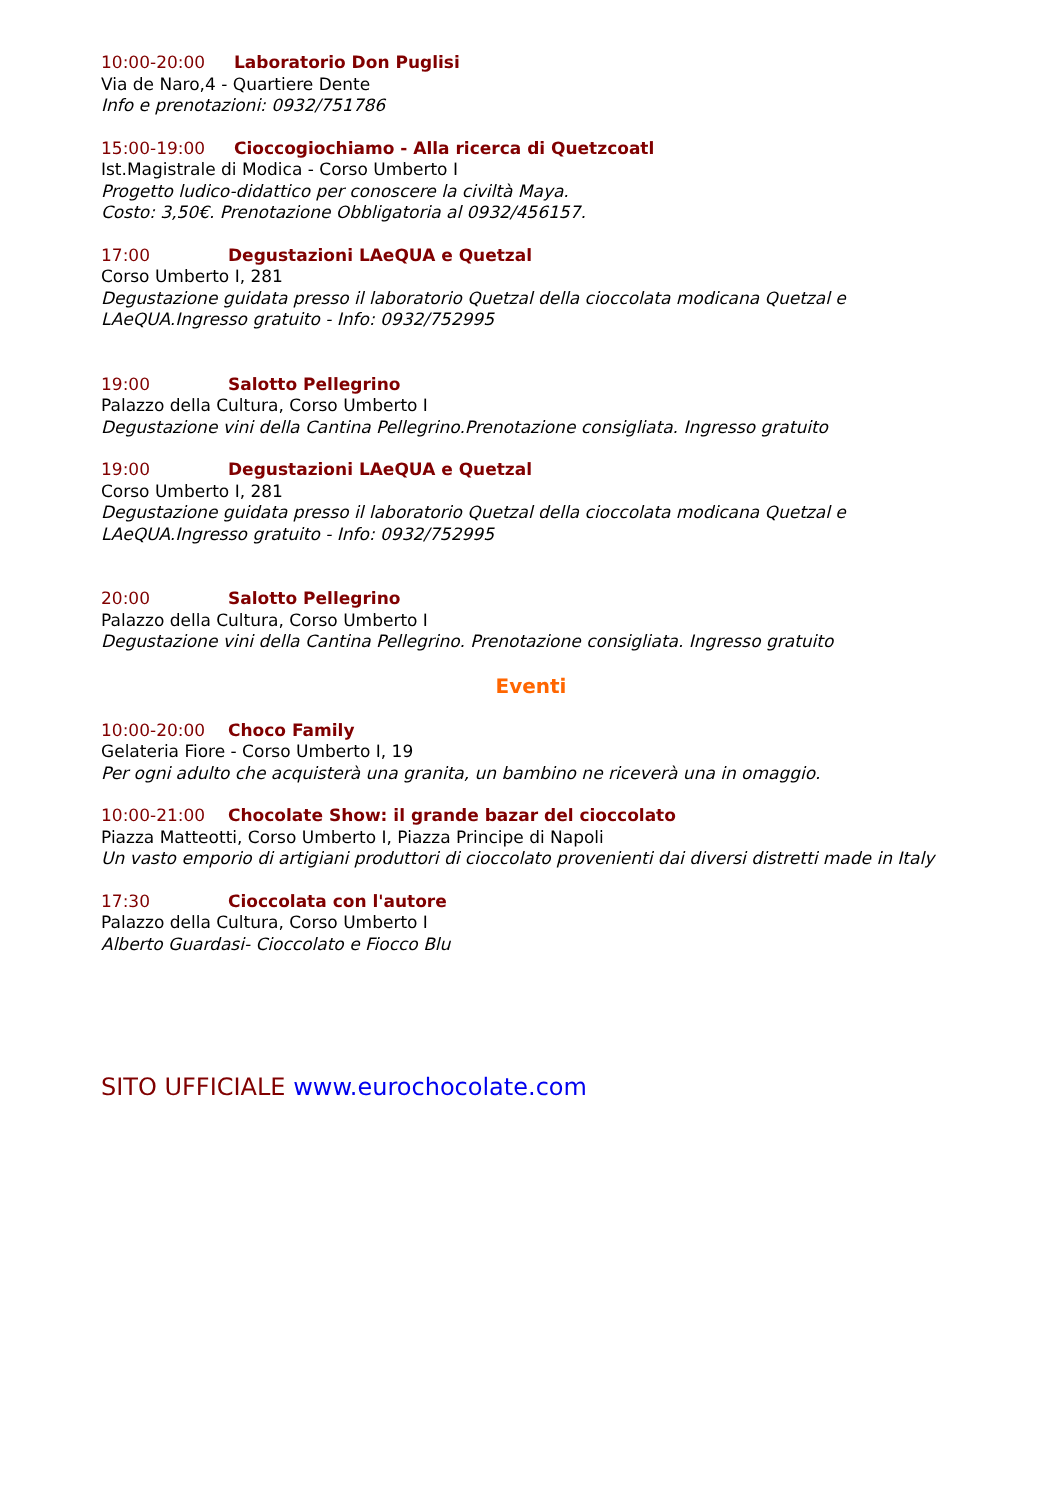10:00-20:00 Laboratorio Don Puglisi
Via de Naro,4 - Quartiere Dente
Info e prenotazioni: 0932/751786
15:00-19:00 Cioccogiochiamo - Alla ricerca di Quetzcoatl
Ist.Magistrale di Modica - Corso Umberto I
Progetto ludico-didattico per conoscere la civiltà Maya.
Costo: 3,50€. Prenotazione Obbligatoria al 0932/456157.
17:00 Degustazioni LAeQUA e Quetzal
Corso Umberto I, 281
Degustazione guidata presso il laboratorio Quetzal della cioccolata modicana Quetzal e LAeQUA.Ingresso gratuito - Info: 0932/752995
19:00 Salotto Pellegrino
Palazzo della Cultura, Corso Umberto I
Degustazione vini della Cantina Pellegrino.Prenotazione consigliata. Ingresso gratuito
19:00 Degustazioni LAeQUA e Quetzal
Corso Umberto I, 281
Degustazione guidata presso il laboratorio Quetzal della cioccolata modicana Quetzal e LAeQUA.Ingresso gratuito - Info: 0932/752995
20:00 Salotto Pellegrino
Palazzo della Cultura, Corso Umberto I
Degustazione vini della Cantina Pellegrino. Prenotazione consigliata. Ingresso gratuito
Eventi
10:00-20:00 Choco Family
Gelateria Fiore - Corso Umberto I, 19
Per ogni adulto che acquisterà una granita, un bambino ne riceverà una in omaggio.
10:00-21:00 Chocolate Show: il grande bazar del cioccolato
Piazza Matteotti, Corso Umberto I, Piazza Principe di Napoli
Un vasto emporio di artigiani produttori di cioccolato provenienti dai diversi distretti made in Italy
17:30 Cioccolata con l'autore
Palazzo della Cultura, Corso Umberto I
Alberto Guardasi- Cioccolato e Fiocco Blu
SITO UFFICIALE www.eurochocolate.com